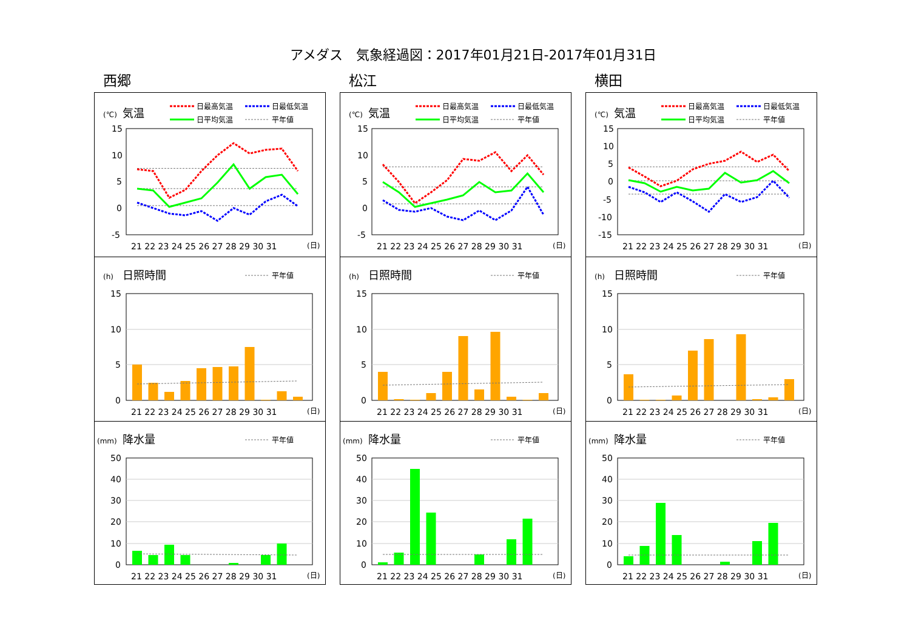アメダス　気象経過図：2017年01月21日-2017年01月31日
西郷
(℃)
気温
日最高気温
日最低気温
日平均気温
平年値
15
10
5
0
-5
21 22 23 24 25 26 27 28 29 30 31
(日)
(h)
日照時間
平年値
15
10
5
0
21 22 23 24 25 26 27 28 29 30 31
(日)
(mm)
降水量
平年値
50
40
30
20
10
0
21 22 23 24 25 26 27 28 29 30 31
(日)
松江
(℃)
気温
日最高気温
日最低気温
日平均気温
平年値
15
10
5
0
-5
21 22 23 24 25 26 27 28 29 30 31
(日)
(h)
日照時間
平年値
15
10
5
0
21 22 23 24 25 26 27 28 29 30 31
(日)
(mm)
降水量
平年値
50
40
30
20
10
0
21 22 23 24 25 26 27 28 29 30 31
(日)
横田
(℃)
気温
日最高気温
日最低気温
日平均気温
平年値
15
10
5
0
-5
-10
-15
21 22 23 24 25 26 27 28 29 30 31
(日)
(h)
日照時間
平年値
15
10
5
0
21 22 23 24 25 26 27 28 29 30 31
(日)
(mm)
降水量
平年値
50
40
30
20
10
0
21 22 23 24 25 26 27 28 29 30 31
(日)